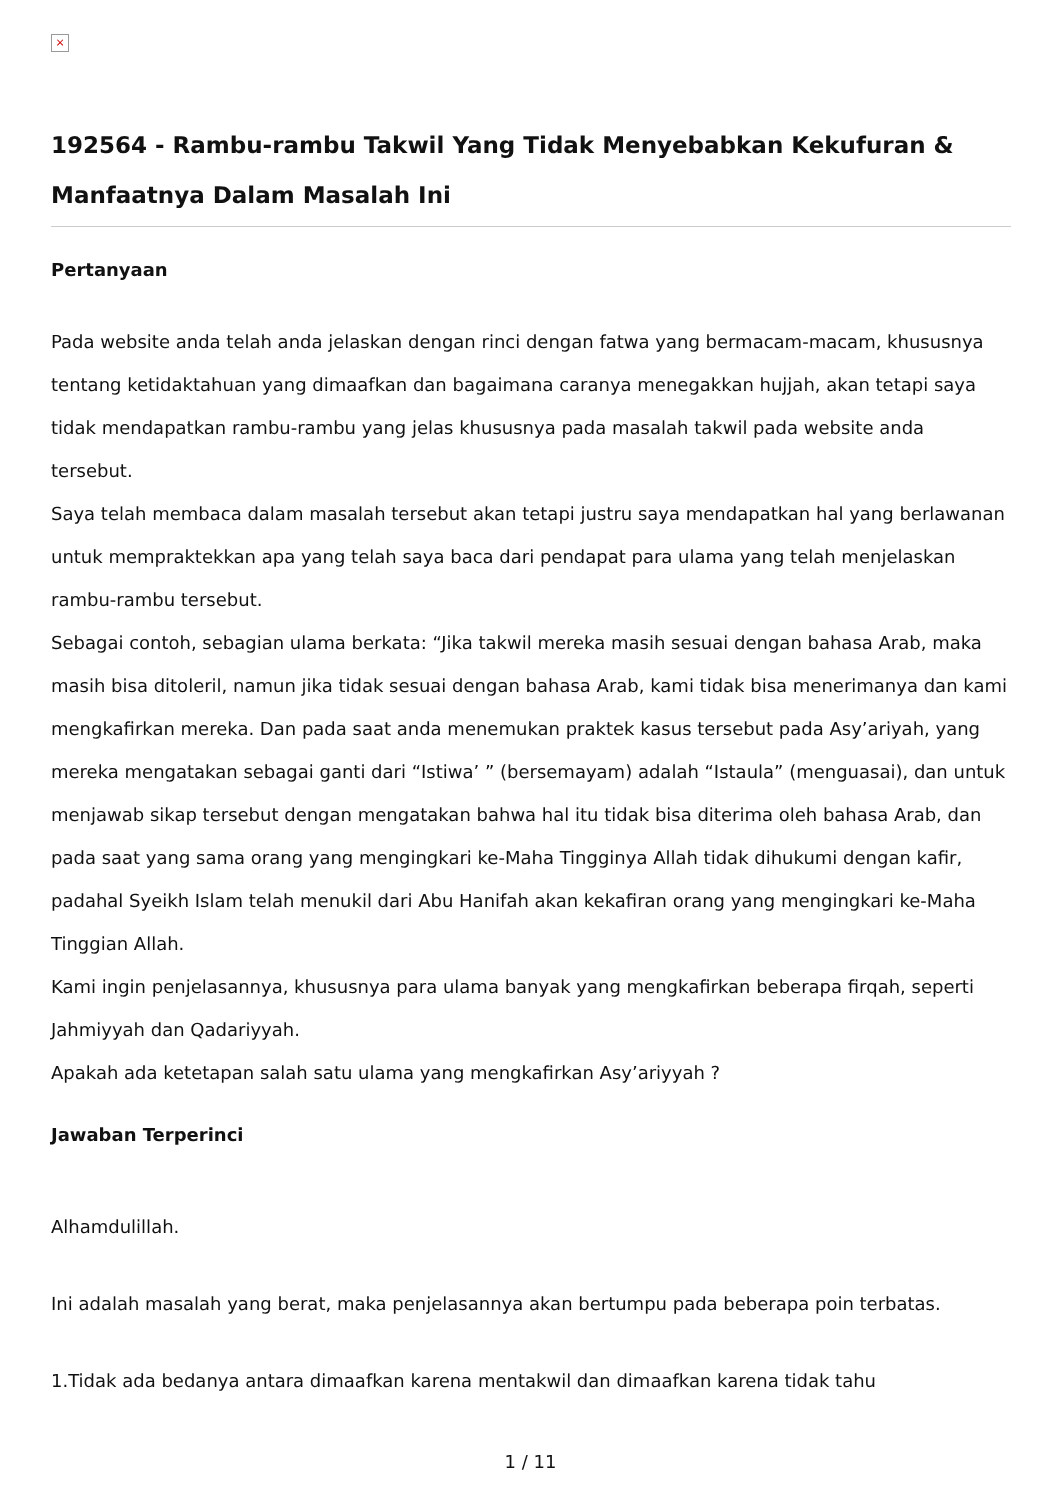×
192564 - Rambu-rambu Takwil Yang Tidak Menyebabkan Kekufuran & Manfaatnya Dalam Masalah Ini
Pertanyaan
Pada website anda telah anda jelaskan dengan rinci dengan fatwa yang bermacam-macam, khususnya tentang ketidaktahuan yang dimaafkan dan bagaimana caranya menegakkan hujjah, akan tetapi saya tidak mendapatkan rambu-rambu yang jelas khususnya pada masalah takwil pada website anda tersebut.
Saya telah membaca dalam masalah tersebut akan tetapi justru saya mendapatkan hal yang berlawanan untuk mempraktekkan apa yang telah saya baca dari pendapat para ulama yang telah menjelaskan rambu-rambu tersebut.
Sebagai contoh, sebagian ulama berkata: “Jika takwil mereka masih sesuai dengan bahasa Arab, maka masih bisa ditoleril, namun jika tidak sesuai dengan bahasa Arab, kami tidak bisa menerimanya dan kami mengkafirkan mereka. Dan pada saat anda menemukan praktek kasus tersebut pada Asy’ariyah, yang mereka mengatakan sebagai ganti dari “Istiwa’ ” (bersemayam) adalah “Istaula” (menguasai), dan untuk menjawab sikap tersebut dengan mengatakan bahwa hal itu tidak bisa diterima oleh bahasa Arab, dan pada saat yang sama orang yang mengingkari ke-Maha Tingginya Allah tidak dihukumi dengan kafir, padahal Syeikh Islam telah menukil dari Abu Hanifah akan kekafiran orang yang mengingkari ke-Maha Tinggian Allah.
Kami ingin penjelasannya, khususnya para ulama banyak yang mengkafirkan beberapa firqah, seperti Jahmiyyah dan Qadariyyah.
Apakah ada ketetapan salah satu ulama yang mengkafirkan Asy’ariyyah ?
Jawaban Terperinci
Alhamdulillah.
Ini adalah masalah yang berat, maka penjelasannya akan bertumpu pada beberapa poin terbatas.
1.Tidak ada bedanya antara dimaafkan karena mentakwil dan dimaafkan karena tidak tahu
1 / 11